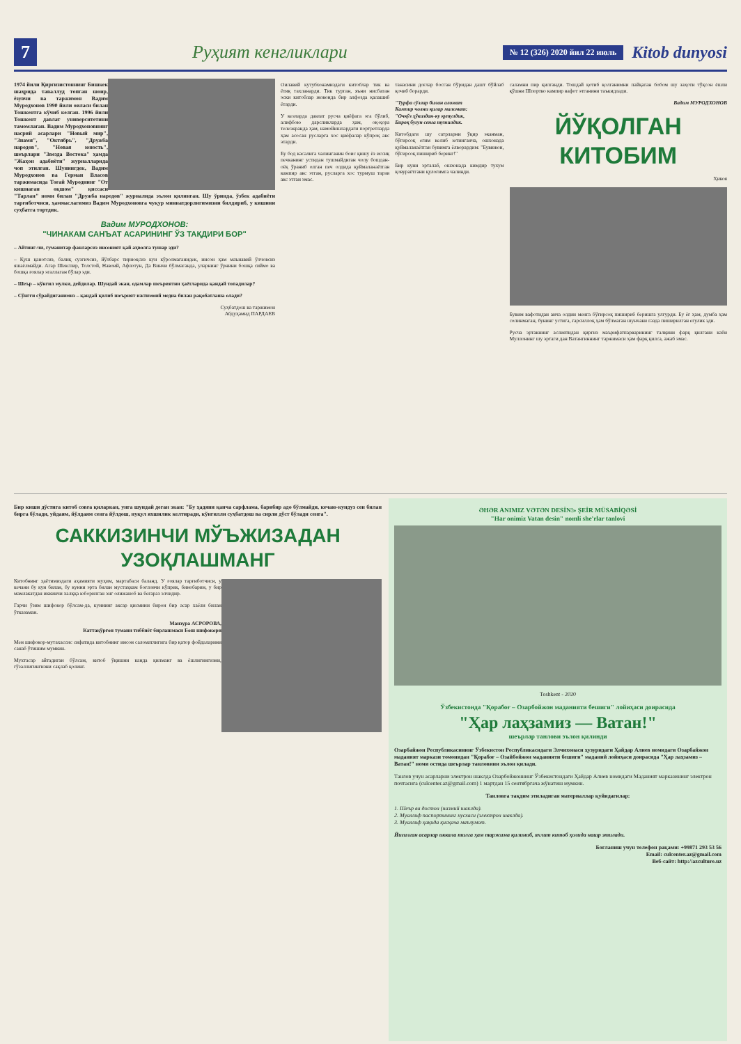7 Руҳият кенгликлари № 12 (326) 2020 йил 22 июль Kitob dunyosi
1974 йили Қирғизистоннинг Бишкек шаҳрида таваллуд топган шоир, ёзувчи ва таржимон Вадим Муродхонов 1990 йили оиласи билан Тошкентга кўчиб келган. 1996 йили Тошкент давлат университетини тамомлаган. Вадим Муродхоновнинг насрий асарлари "Новый мир", "Знамя", "Октябрь", "Дружба народов", "Новая юность", шеърлари "Звезда Востока" ҳамда "Жаҳон адабиёти" журналларида чоп этилган. Шунингдек, Вадим Муродхонов ва Герман Власов таржимасида Тоғай Муроднинг "От кишнаган оқшом" қиссаси "Тарлан" номи билан "Дружба народов" журналида эълон қилинган. Шу ўринда, ўзбек адабиёти тарғиботчиси, ҳаммаслагимиз Вадим Муродхоновга чуқур миннатдорлигимизни билдириб, у кишини суҳбатга тортдик.
Вадим МУРОДХОНОВ:
"ЧИНАКАМ САНЪАТ АСАРИНИНГ ЎЗ ТАҚДИРИ БОР"
– Айтинг-чи, гуманитар фанларсиз инсоният қай аҳволга тушар эди?
– Қуш қанотсиз, балиқ сузгичсиз, йўлбарс тирноқсиз кун кўролмаганидек, инсон ҳам маънавий ўлчовсиз яшаёлмайди. Агар Шекспир, Толстой, Навоий, Афлотун, Да Винчи бўлмаганда, уларнинг ўрнини бошқа сиймо ва бошқа ғоялар эгаллаган бўлар эди.
– Шеър – кўнгил мулки, дейдилар. Шундай экан, одамлар шеъриятни ҳаётларида қандай топадилар?
– Сўнгги сўрайдиганимиз – қандай қилиб шеърият ижтимоий медиа билан рақобатлаша олади?
Суҳбатдош ва таржимон
Абдуҳамид ПАРДАЕВ
Оилавий кутубхонамиздаги китоблар тик ва ётиқ тахланарди. Тик турган, яъни нисбатан эски китоблар жовонда бир алфозда қалашиб ётарди.
У кезларда давлат русча қиёфага эга бўлиб, алифбою дарсликларда ҳам, оқ-қора телеэкранда ҳам, намойишлардаги портретларда ҳам асосан русларга хос қиёфалар кўпроқ акс этарди.
Бу бод касалига чалинганин боис қишу ёз иссиқ печканинг устидан тушмайдиган чолу бошдан-оёқ ўраниб олган печ олдида қуймаланаётган кампир акс этган, русларга хос турмуш тарзи акс этган эмас.
танасини доғлар босган бўридан дашт бўйлаб қочиб борарди.
"Турфа сўзлар билан аломат
Кампир чолни қилар маломат:
"Очкўз ҳўкиздан-ку қутулдик,
Бироқ бугун сенга тутилдик.
Китобдаги шу сатрларни ўқир эканман, бўғирсоқ егим келиб ютинганча, ошхонада қуймаланаётган бувимга ёлворардим: "Бувижон, бўғирсоқ пишириб беринг!"
Бир куни эрталаб, ошхонада кимдир тухум қовураётгани қулоғимга чалинди.
саламни пир қилганди. Тошдай қотиб қолганимни пайқаган бобом шу заҳоти тўқсон ёшли қўшни Шпортко кампир вафот этганини таъкидлади.
Вадим МУРОДХОНОВ
ЙЎҚОЛГАН КИТОБИМ
Ҳикоя
Бувим вафотидан анча олдин менга бўғирсоқ пишириб беришга улгурди. Бу ёғ ҳам, думба ҳам солинмаган, бунинг устига, ғарсиллоқ ҳам бўлмаган шунчаки газда пиширилган егулик эди.
Русча эртакнинг аслиятидан қирғиз маърифатпарварининг талқини фарқ қилгани каби Муллонинг шу эртаги дан Ватангиннинг таржимаси ҳам фарқ қилса, ажаб эмас.
Бир киши дўстига китоб совға қиларкан, унга шундай деган экан: "Бу ҳадяни қанча сарфлама, барибир адо бўлмайди, кечаю-кундуз сен билан бирга бўлади, уйдаям, йўлдаям сенга йўлдош, нуқул яхшилик келтиради, кўнгилли суҳбатдош ва сирли дўст бўлади сенга".
САККИЗИНЧИ МЎЪЖИЗАДАН УЗОҚЛАШМАНГ
Китобнинг ҳаётимиздаги аҳамияти муҳим, мартабаси баланд. У ғоялар тарғиботчиси, у кечани бу кун билан, бу кунни эрта билан мустаҳкам боғловчи кўприк, бинобарин, у бир мамлакатдан иккинчи халққа юборилган энг олижаноб ва беғараз элчидир.
Гарчи ўзим шифокор бўлсам-да, куннинг аксар қисмини бирон бир асар хаёли билан ўтказаман.
Манзура АСРОРОВА,
Каттақўрғон тумани тиббиёт бирлашмаси Бош шифокори
Мен шифокор-мутахассис сифатида китобнинг инсон саломатлигига бир қатор фойдаларини санаб ўтишим мумкин.
Мухтасар айтадиган бўлсам, китоб ўқишни канда қилманг ва ёшлигингизни, гўзаллигингизни сақлаб қолинг.
ƏHƏR ANIMIZ VƏTƏN DESİN!» ŞEİR MÜSABİQƏSİ
"Har onimiz Vatan desin" nomli she'rlar tanlovi
Toshkent - 2020
Ўзбекистонда "Қорабоғ – Озарбойжон маданияти бешиги" лойиҳаси доирасида
"Ҳар лаҳзамиз — Ватан!"
шеърлар танлови эълон қилинди
Озарбайжон Республикасининг Ўзбекистон Республикасидаги Элчихонаси ҳузуридаги Ҳайдар Алиев номидаги Озарбайжон маданият маркази томонидан "Қорабоғ – Озайбойжон маданияти бешиги" маданий лойиҳаси доирасида "Ҳар лаҳзамиз – Ватан!" номи остида шеърлар танловини эълон қилади.
Танлов учун асарларни электрон шаклда Озарбойжоннинг Ўзбекистондаги Ҳайдар Алиев номидаги Маданият марказининг электрон почтасига (culcenter.az@gmail.com) 1 мартдан 15 сентябргача жўнатиш мумкин.
Танловга тақдим этиладиган материаллар қуйидагилар:
1. Шеър ва достон (назмий шаклда).
2. Муаллиф паспортининг нусхаси (электрон шаклда).
3. Муаллиф ҳақида қисқача маълумот.
Йиғилган асарлар иккала тилга ҳам таржима қилиниб, яхлит китоб ҳолида нашр этилади.
Боғланиш учун телефон рақами: +99871 293 53 56
Email: culcenter.az@gmail.com
Веб-сайт: http://azculture.uz